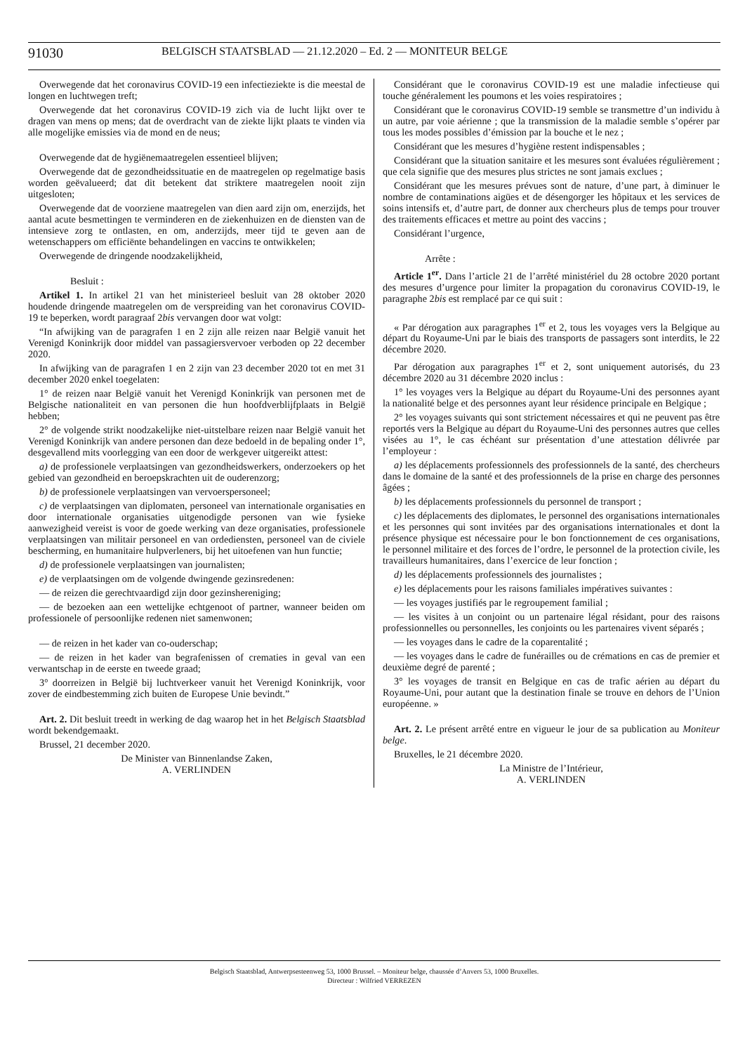91030
BELGISCH STAATSBLAD — 21.12.2020 – Ed. 2 — MONITEUR BELGE
Overwegende dat het coronavirus COVID-19 een infectieziekte is die meestal de longen en luchtwegen treft;
Overwegende dat het coronavirus COVID-19 zich via de lucht lijkt over te dragen van mens op mens; dat de overdracht van de ziekte lijkt plaats te vinden via alle mogelijke emissies via de mond en de neus;
Overwegende dat de hygiënemaatregelen essentieel blijven;
Overwegende dat de gezondheidssituatie en de maatregelen op regelmatige basis worden geëvalueerd; dat dit betekent dat striktere maatregelen nooit zijn uitgesloten;
Overwegende dat de voorziene maatregelen van dien aard zijn om, enerzijds, het aantal acute besmettingen te verminderen en de ziekenhuizen en de diensten van de intensieve zorg te ontlasten, en om, anderzijds, meer tijd te geven aan de wetenschappers om efficiënte behandelingen en vaccins te ontwikkelen;
Overwegende de dringende noodzakelijkheid,
Besluit :
Artikel 1. In artikel 21 van het ministerieel besluit van 28 oktober 2020 houdende dringende maatregelen om de verspreiding van het coronavirus COVID-19 te beperken, wordt paragraaf 2bis vervangen door wat volgt:
“In afwijking van de paragrafen 1 en 2 zijn alle reizen naar België vanuit het Verenigd Koninkrijk door middel van passagiersvervoer verboden op 22 december 2020.
In afwijking van de paragrafen 1 en 2 zijn van 23 december 2020 tot en met 31 december 2020 enkel toegelaten:
1° de reizen naar België vanuit het Verenigd Koninkrijk van personen met de Belgische nationaliteit en van personen die hun hoofdverblijfplaats in België hebben;
2° de volgende strikt noodzakelijke niet-uitstelbare reizen naar België vanuit het Verenigd Koninkrijk van andere personen dan deze bedoeld in de bepaling onder 1°, desgevallend mits voorlegging van een door de werkgever uitgereikt attest:
a) de professionele verplaatsingen van gezondheidswerkers, onderzoekers op het gebied van gezondheid en beroepskrachten uit de ouderenzorg;
b) de professionele verplaatsingen van vervoerspersoneel;
c) de verplaatsingen van diplomaten, personeel van internationale organisaties en door internationale organisaties uitgenodigde personen van wie fysieke aanwezigheid vereist is voor de goede werking van deze organisaties, professionele verplaatsingen van militair personeel en van ordediensten, personeel van de civiele bescherming, en humanitaire hulpverleners, bij het uitoefenen van hun functie;
d) de professionele verplaatsingen van journalisten;
e) de verplaatsingen om de volgende dwingende gezinsredenen:
— de reizen die gerechtvaardigd zijn door gezinshereniging;
— de bezoeken aan een wettelijke echtgenoot of partner, wanneer beiden om professionele of persoonlijke redenen niet samenwonen;
— de reizen in het kader van co-ouderschap;
— de reizen in het kader van begrafenissen of crematies in geval van een verwantschap in de eerste en tweede graad;
3° doorreizen in België bij luchtverkeer vanuit het Verenigd Koninkrijk, voor zover de eindbestemming zich buiten de Europese Unie bevindt.”
Art. 2. Dit besluit treedt in werking de dag waarop het in het Belgisch Staatsblad wordt bekendgemaakt.
Brussel, 21 december 2020.
De Minister van Binnenlandse Zaken,
A. VERLINDEN
Considérant que le coronavirus COVID-19 est une maladie infectieuse qui touche généralement les poumons et les voies respiratoires ;
Considérant que le coronavirus COVID-19 semble se transmettre d’un individu à un autre, par voie aérienne ; que la transmission de la maladie semble s’opérer par tous les modes possibles d’émission par la bouche et le nez ;
Considérant que les mesures d’hygiène restent indispensables ;
Considérant que la situation sanitaire et les mesures sont évaluées régulièrement ; que cela signifie que des mesures plus strictes ne sont jamais exclues ;
Considérant que les mesures prévues sont de nature, d’une part, à diminuer le nombre de contaminations aigües et de désengorger les hôpitaux et les services de soins intensifs et, d’autre part, de donner aux chercheurs plus de temps pour trouver des traitements efficaces et mettre au point des vaccins ;
Considérant l’urgence,
Arrête :
Article 1<sup>er</sup>. Dans l’article 21 de l’arrêté ministériel du 28 octobre 2020 portant des mesures d’urgence pour limiter la propagation du coronavirus COVID-19, le paragraphe 2bis est remplacé par ce qui suit :
« Par dérogation aux paragraphes 1<sup>er</sup> et 2, tous les voyages vers la Belgique au départ du Royaume-Uni par le biais des transports de passagers sont interdits, le 22 décembre 2020.
Par dérogation aux paragraphes 1<sup>er</sup> et 2, sont uniquement autorisés, du 23 décembre 2020 au 31 décembre 2020 inclus :
1° les voyages vers la Belgique au départ du Royaume-Uni des personnes ayant la nationalité belge et des personnes ayant leur résidence principale en Belgique ;
2° les voyages suivants qui sont strictement nécessaires et qui ne peuvent pas être reportés vers la Belgique au départ du Royaume-Uni des personnes autres que celles visées au 1°, le cas échéant sur présentation d’une attestation délivrée par l’employeur :
a) les déplacements professionnels des professionnels de la santé, des chercheurs dans le domaine de la santé et des professionnels de la prise en charge des personnes âgées ;
b) les déplacements professionnels du personnel de transport ;
c) les déplacements des diplomates, le personnel des organisations internationales et les personnes qui sont invitées par des organisations internationales et dont la présence physique est nécessaire pour le bon fonctionnement de ces organisations, le personnel militaire et des forces de l’ordre, le personnel de la protection civile, les travailleurs humanitaires, dans l’exercice de leur fonction ;
d) les déplacements professionnels des journalistes ;
e) les déplacements pour les raisons familiales impératives suivantes :
— les voyages justifiés par le regroupement familial ;
— les visites à un conjoint ou un partenaire légal résidant, pour des raisons professionnelles ou personnelles, les conjoints ou les partenaires vivent séparés ;
— les voyages dans le cadre de la coparentalité ;
— les voyages dans le cadre de funérailles ou de crémations en cas de premier et deuxième degré de parenté ;
3° les voyages de transit en Belgique en cas de trafic aérien au départ du Royaume-Uni, pour autant que la destination finale se trouve en dehors de l’Union européenne. »
Art. 2. Le présent arrêté entre en vigueur le jour de sa publication au Moniteur belge.
Bruxelles, le 21 décembre 2020.
La Ministre de l’Intérieur,
A. VERLINDEN
Belgisch Staatsblad, Antwerpsesteenweg 53, 1000 Brussel. – Moniteur belge, chaussée d’Anvers 53, 1000 Bruxelles.
Directeur : Wilfried VERREZEN